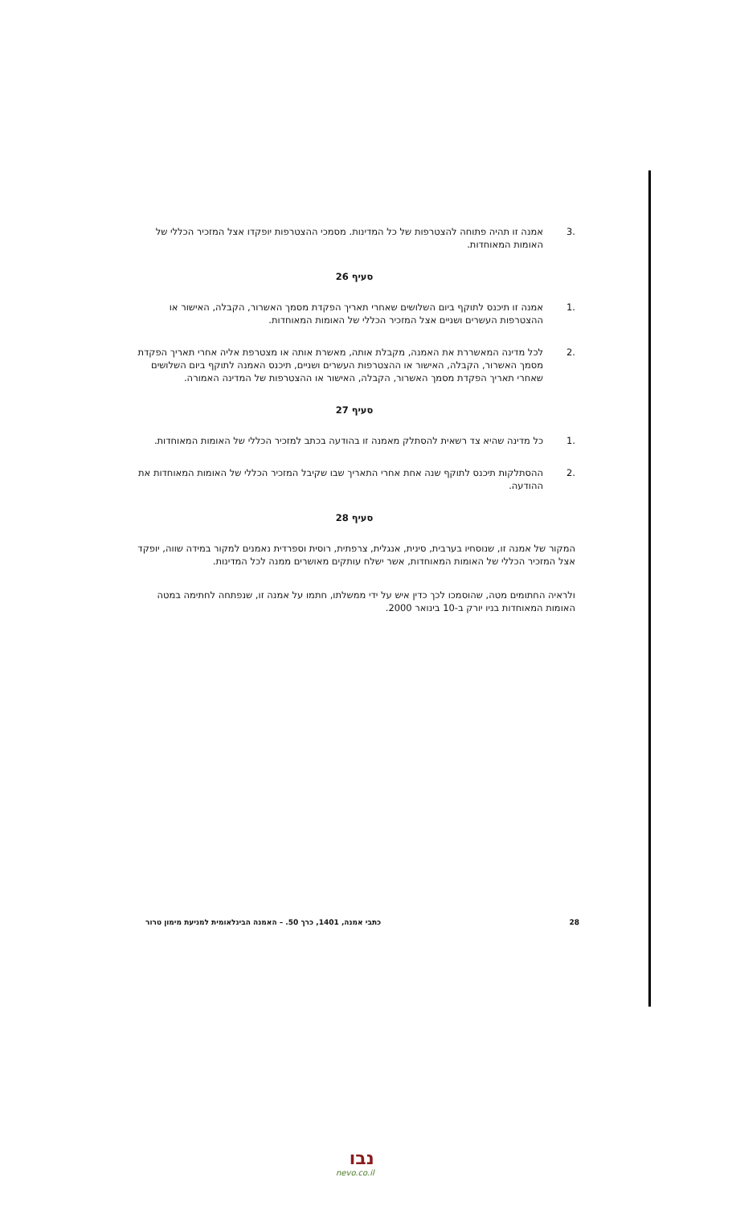.3 אמנה זו תהיה פתוחה להצטרפות של כל המדינות. מסמכי ההצטרפות יופקדו אצל המזכיר הכללי של האומות המאוחדות.
סעיף 26
.1 אמנה זו תיכנס לתוקף ביום השלושים שאחרי תאריך הפקדת מסמך האשרור, הקבלה, האישור או ההצטרפות העשרים ושניים אצל המזכיר הכללי של האומות המאוחדות.
.2 לכל מדינה המאשררת את האמנה, מקבלת אותה, מאשרת אותה או מצטרפת אליה אחרי תאריך הפקדת מסמך האשרור, הקבלה, האישור או ההצטרפות העשרים ושניים, תיכנס האמנה לתוקף ביום השלושים שאחרי תאריך הפקדת מסמך האשרור, הקבלה, האישור או ההצטרפות של המדינה האמורה.
סעיף 27
.1 כל מדינה שהיא צד רשאית להסתלק מאמנה זו בהודעה בכתב למזכיר הכללי של האומות המאוחדות.
.2 ההסתלקות תיכנס לתוקף שנה אחת אחרי התאריך שבו שקיבל המזכיר הכללי של האומות המאוחדות את ההודעה.
סעיף 28
המקור של אמנה זו, שנוסחיו בערבית, סינית, אנגלית, צרפתית, רוסית וספרדית נאמנים למקור במידה שווה, יופקד אצל המזכיר הכללי של האומות המאוחדות, אשר ישלח עותקים מאושרים ממנה לכל המדינות.
ולראיה החתומים מטה, שהוסמכו לכך כדין איש על ידי ממשלתו, חתמו על אמנה זו, שנפתחה לחתימה במטה האומות המאוחדות בניו יורק ב-10 בינואר 2000.
28 כתבי אמנה, 1401, כרך 50. – האמנה הבינלאומית למניעת מימון טרור
נבו
nevo.co.il